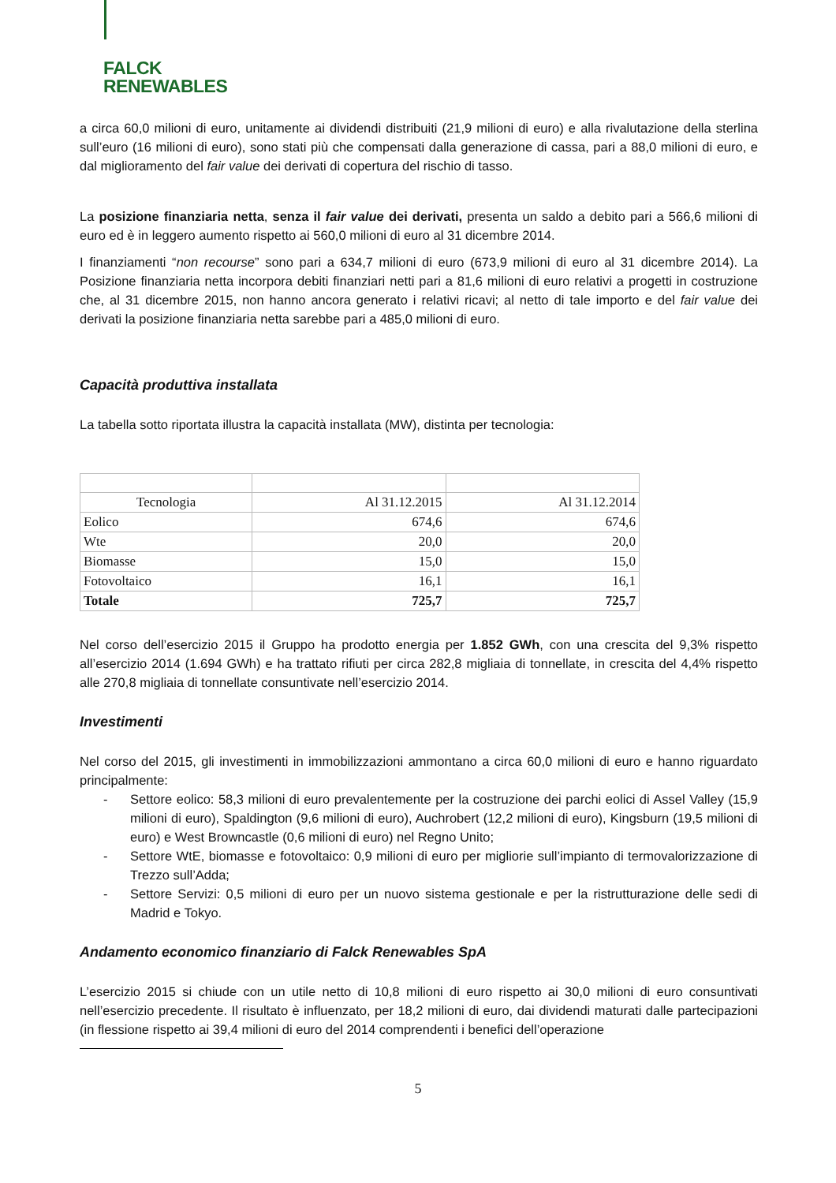FALCK
RENEWABLES
a circa 60,0 milioni di euro, unitamente ai dividendi distribuiti (21,9 milioni di euro) e alla rivalutazione della sterlina sull’euro (16 milioni di euro), sono stati più che compensati dalla generazione di cassa, pari a 88,0 milioni di euro, e dal miglioramento del fair value dei derivati di copertura del rischio di tasso.
La posizione finanziaria netta, senza il fair value dei derivati, presenta un saldo a debito pari a 566,6 milioni di euro ed è in leggero aumento rispetto ai 560,0 milioni di euro al 31 dicembre 2014.
I finanziamenti “non recourse” sono pari a 634,7 milioni di euro (673,9 milioni di euro al 31 dicembre 2014). La Posizione finanziaria netta incorpora debiti finanziari netti pari a 81,6 milioni di euro relativi a progetti in costruzione che, al 31 dicembre 2015, non hanno ancora generato i relativi ricavi; al netto di tale importo e del fair value dei derivati la posizione finanziaria netta sarebbe pari a 485,0 milioni di euro.
Capacità produttiva installata
La tabella sotto riportata illustra la capacità installata (MW), distinta per tecnologia:
| Tecnologia | Al 31.12.2015 | Al 31.12.2014 |
| --- | --- | --- |
| Eolico | 674,6 | 674,6 |
| Wte | 20,0 | 20,0 |
| Biomasse | 15,0 | 15,0 |
| Fotovoltaico | 16,1 | 16,1 |
| Totale | 725,7 | 725,7 |
Nel corso dell’esercizio 2015 il Gruppo ha prodotto energia per 1.852 GWh, con una crescita del 9,3% rispetto all’esercizio 2014 (1.694 GWh) e ha trattato rifiuti per circa 282,8 migliaia di tonnellate, in crescita del 4,4% rispetto alle 270,8 migliaia di tonnellate consuntivate nell’esercizio 2014.
Investimenti
Nel corso del 2015, gli investimenti in immobilizzazioni ammontano a circa 60,0 milioni di euro e hanno riguardato principalmente:
- Settore eolico: 58,3 milioni di euro prevalentemente per la costruzione dei parchi eolici di Assel Valley (15,9 milioni di euro), Spaldington (9,6 milioni di euro), Auchrobert (12,2 milioni di euro), Kingsburn (19,5 milioni di euro) e West Browncastle (0,6 milioni di euro) nel Regno Unito;
- Settore WtE, biomasse e fotovoltaico: 0,9 milioni di euro per migliorie sull’impianto di termovalorizzazione di Trezzo sull’Adda;
- Settore Servizi: 0,5 milioni di euro per un nuovo sistema gestionale e per la ristrutturazione delle sedi di Madrid e Tokyo.
Andamento economico finanziario di Falck Renewables SpA
L’esercizio 2015 si chiude con un utile netto di 10,8 milioni di euro rispetto ai 30,0 milioni di euro consuntivati nell’esercizio precedente. Il risultato è influenzato, per 18,2 milioni di euro, dai dividendi maturati dalle partecipazioni (in flessione rispetto ai 39,4 milioni di euro del 2014 comprendenti i benefici dell’operazione
5